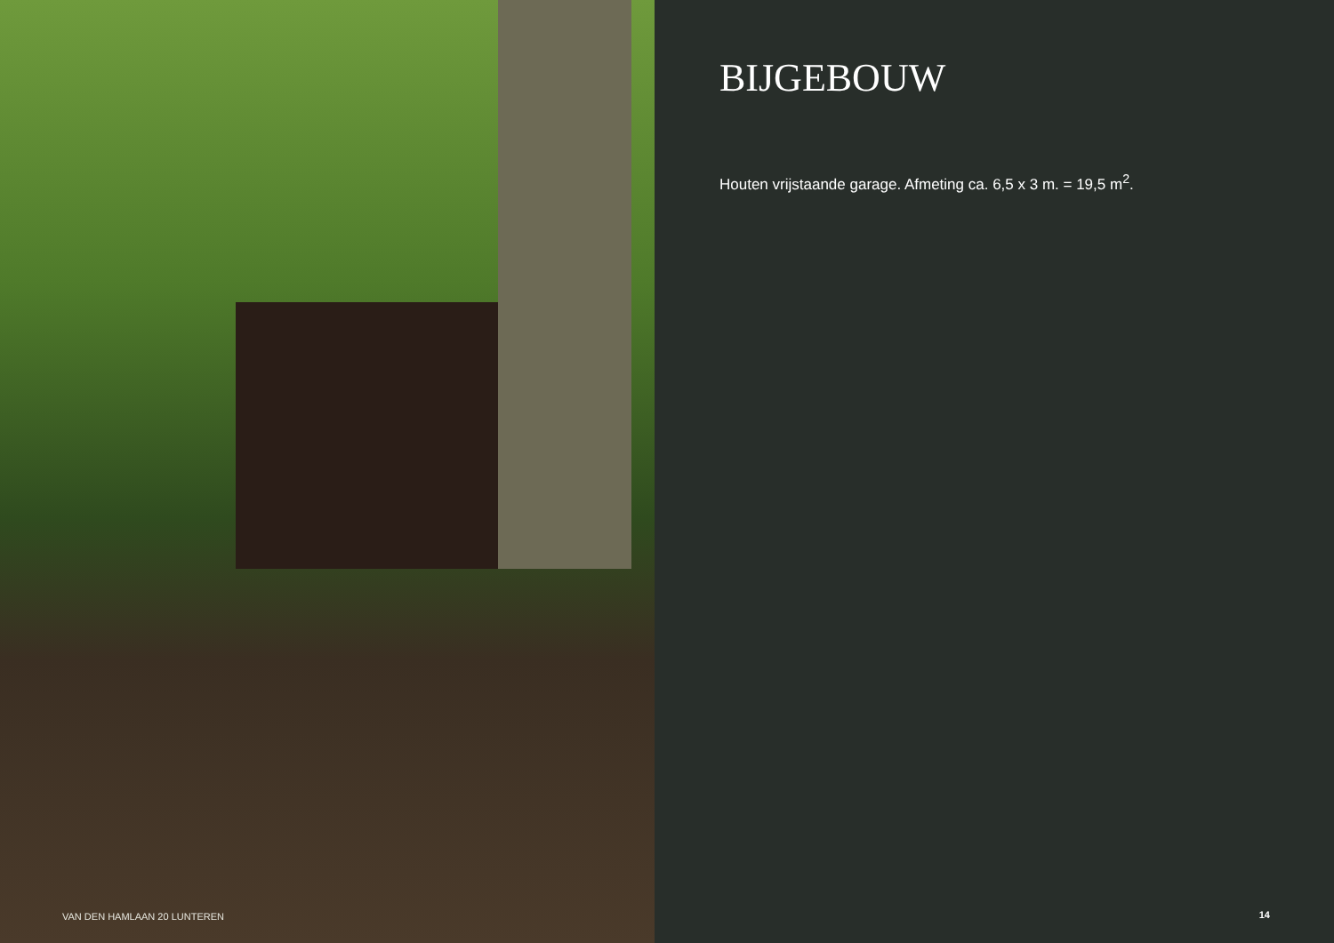VAN DEN HAMLAAN 20 LUNTEREN
BIJGEBOUW
Houten vrijstaande garage. Afmeting ca. 6,5 x 3 m. = 19,5 m<sup>2</sup>.
14